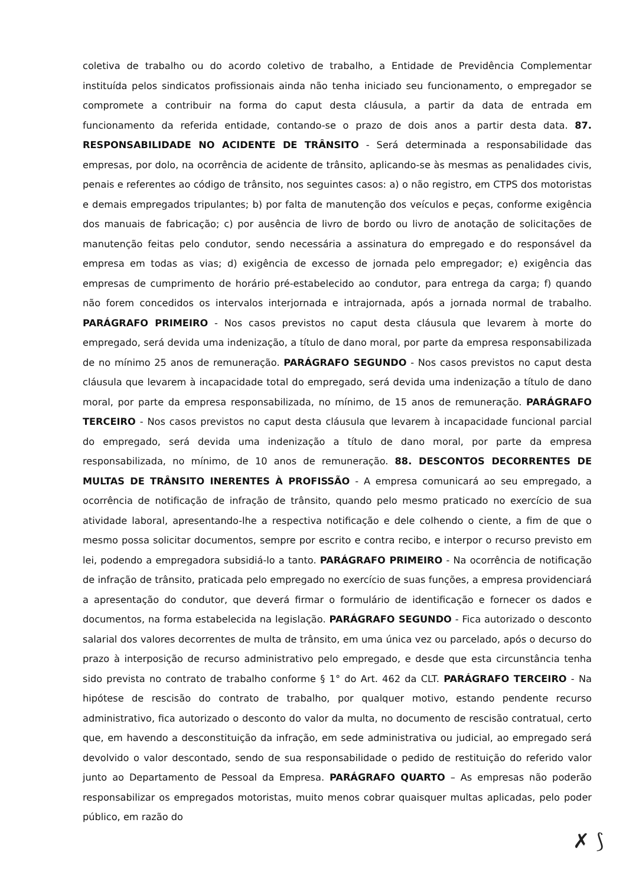coletiva de trabalho ou do acordo coletivo de trabalho, a Entidade de Previdência Complementar instituída pelos sindicatos profissionais ainda não tenha iniciado seu funcionamento, o empregador se compromete a contribuir na forma do caput desta cláusula, a partir da data de entrada em funcionamento da referida entidade, contando-se o prazo de dois anos a partir desta data. 87. RESPONSABILIDADE NO ACIDENTE DE TRÂNSITO - Será determinada a responsabilidade das empresas, por dolo, na ocorrência de acidente de trânsito, aplicando-se às mesmas as penalidades civis, penais e referentes ao código de trânsito, nos seguintes casos: a) o não registro, em CTPS dos motoristas e demais empregados tripulantes; b) por falta de manutenção dos veículos e peças, conforme exigência dos manuais de fabricação; c) por ausência de livro de bordo ou livro de anotação de solicitações de manutenção feitas pelo condutor, sendo necessária a assinatura do empregado e do responsável da empresa em todas as vias; d) exigência de excesso de jornada pelo empregador; e) exigência das empresas de cumprimento de horário pré-estabelecido ao condutor, para entrega da carga; f) quando não forem concedidos os intervalos interjornada e intrajornada, após a jornada normal de trabalho. PARÁGRAFO PRIMEIRO - Nos casos previstos no caput desta cláusula que levarem à morte do empregado, será devida uma indenização, a título de dano moral, por parte da empresa responsabilizada de no mínimo 25 anos de remuneração. PARÁGRAFO SEGUNDO - Nos casos previstos no caput desta cláusula que levarem à incapacidade total do empregado, será devida uma indenização a título de dano moral, por parte da empresa responsabilizada, no mínimo, de 15 anos de remuneração. PARÁGRAFO TERCEIRO - Nos casos previstos no caput desta cláusula que levarem à incapacidade funcional parcial do empregado, será devida uma indenização a título de dano moral, por parte da empresa responsabilizada, no mínimo, de 10 anos de remuneração. 88. DESCONTOS DECORRENTES DE MULTAS DE TRÂNSITO INERENTES À PROFISSÃO - A empresa comunicará ao seu empregado, a ocorrência de notificação de infração de trânsito, quando pelo mesmo praticado no exercício de sua atividade laboral, apresentando-lhe a respectiva notificação e dele colhendo o ciente, a fim de que o mesmo possa solicitar documentos, sempre por escrito e contra recibo, e interpor o recurso previsto em lei, podendo a empregadora subsidiá-lo a tanto. PARÁGRAFO PRIMEIRO - Na ocorrência de notificação de infração de trânsito, praticada pelo empregado no exercício de suas funções, a empresa providenciará a apresentação do condutor, que deverá firmar o formulário de identificação e fornecer os dados e documentos, na forma estabelecida na legislação. PARÁGRAFO SEGUNDO - Fica autorizado o desconto salarial dos valores decorrentes de multa de trânsito, em uma única vez ou parcelado, após o decurso do prazo à interposição de recurso administrativo pelo empregado, e desde que esta circunstância tenha sido prevista no contrato de trabalho conforme § 1° do Art. 462 da CLT. PARÁGRAFO TERCEIRO - Na hipótese de rescisão do contrato de trabalho, por qualquer motivo, estando pendente recurso administrativo, fica autorizado o desconto do valor da multa, no documento de rescisão contratual, certo que, em havendo a desconstituição da infração, em sede administrativa ou judicial, ao empregado será devolvido o valor descontado, sendo de sua responsabilidade o pedido de restituição do referido valor junto ao Departamento de Pessoal da Empresa. PARÁGRAFO QUARTO – As empresas não poderão responsabilizar os empregados motoristas, muito menos cobrar quaisquer multas aplicadas, pelo poder público, em razão do
✗ ⟆